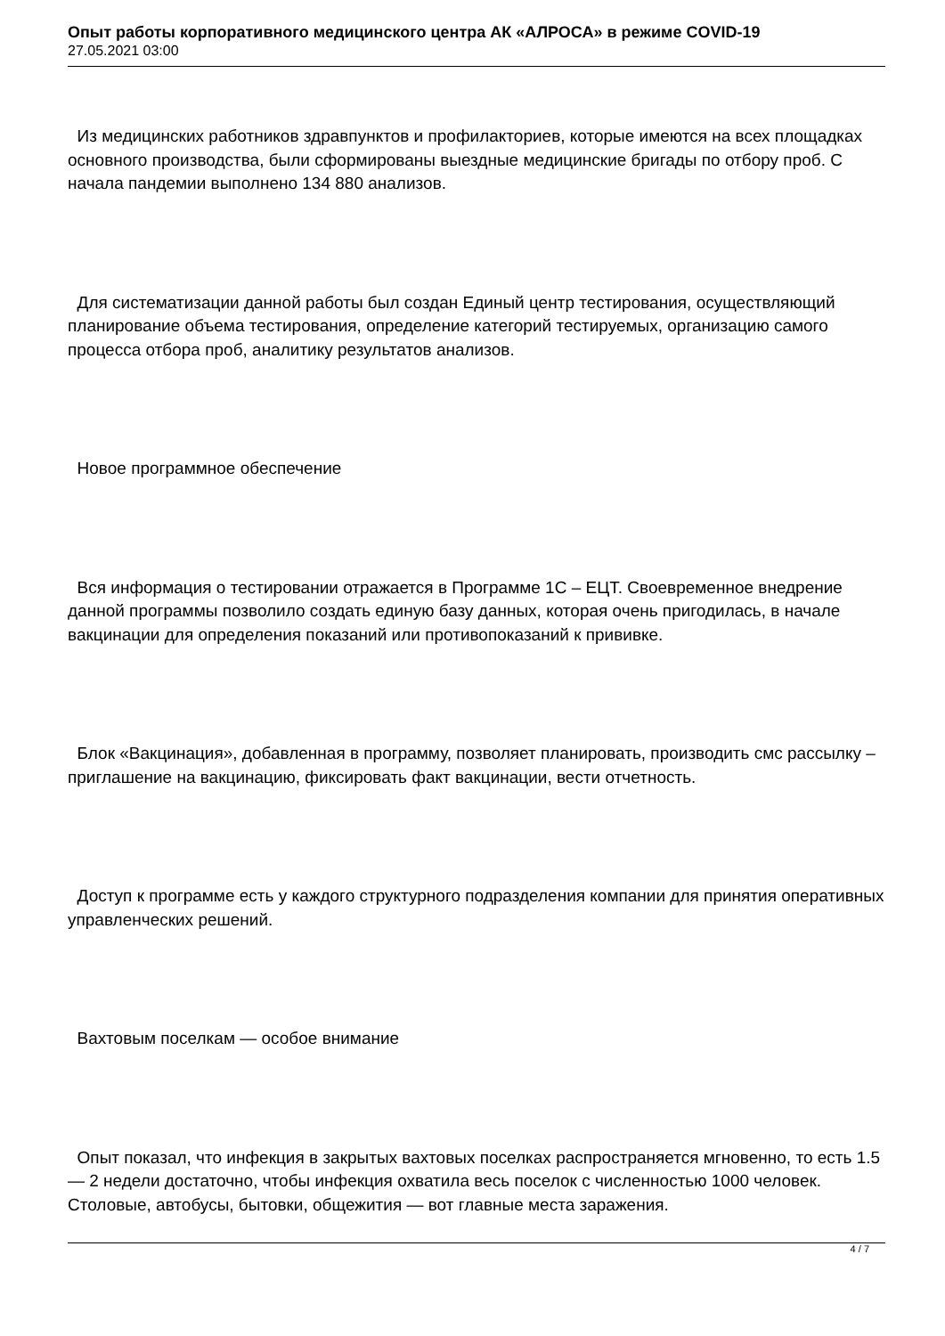Опыт работы корпоративного медицинского центра АК «АЛРОСА» в режиме COVID-19
27.05.2021 03:00
Из медицинских работников здравпунктов и профилакториев, которые имеются на всех площадках основного производства, были сформированы выездные медицинские бригады по отбору проб. С начала пандемии выполнено 134 880 анализов.
Для систематизации данной работы был создан Единый центр тестирования, осуществляющий планирование объема тестирования, определение категорий тестируемых, организацию самого процесса отбора проб, аналитику результатов анализов.
Новое программное обеспечение
Вся информация о тестировании отражается в Программе 1С – ЕЦТ. Своевременное внедрение данной программы позволило создать единую базу данных, которая очень пригодилась, в начале вакцинации для определения показаний или противопоказаний к прививке.
Блок «Вакцинация», добавленная в программу, позволяет планировать, производить смс рассылку – приглашение на вакцинацию, фиксировать факт вакцинации, вести отчетность.
Доступ к программе есть у каждого структурного подразделения компании для принятия оперативных управленческих решений.
Вахтовым поселкам — особое внимание
Опыт показал, что инфекция в закрытых вахтовых поселках распространяется мгновенно, то есть 1.5 — 2 недели достаточно, чтобы инфекция охватила весь поселок с численностью 1000 человек. Столовые, автобусы, бытовки, общежития — вот главные места заражения.
4 / 7